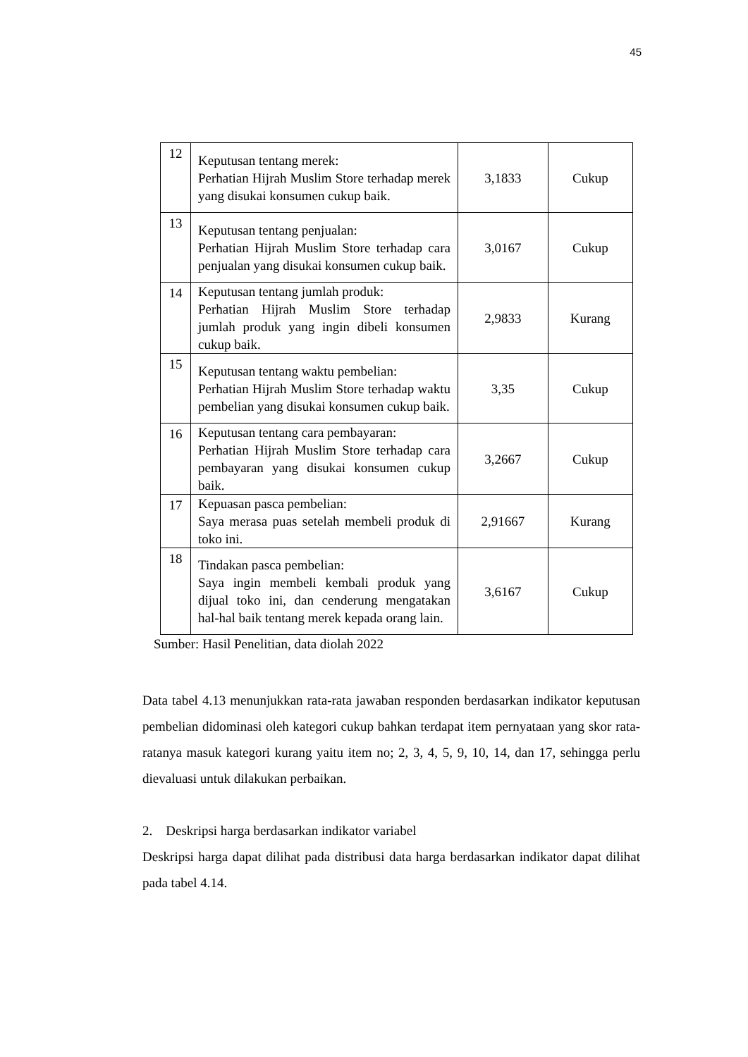45
| 12 | Keputusan tentang merek: Perhatian Hijrah Muslim Store terhadap merek yang disukai konsumen cukup baik. | 3,1833 | Cukup |
| 13 | Keputusan tentang penjualan: Perhatian Hijrah Muslim Store terhadap cara penjualan yang disukai konsumen cukup baik. | 3,0167 | Cukup |
| 14 | Keputusan tentang jumlah produk: Perhatian Hijrah Muslim Store terhadap jumlah produk yang ingin dibeli konsumen cukup baik. | 2,9833 | Kurang |
| 15 | Keputusan tentang waktu pembelian: Perhatian Hijrah Muslim Store terhadap waktu pembelian yang disukai konsumen cukup baik. | 3,35 | Cukup |
| 16 | Keputusan tentang cara pembayaran: Perhatian Hijrah Muslim Store terhadap cara pembayaran yang disukai konsumen cukup baik. | 3,2667 | Cukup |
| 17 | Kepuasan pasca pembelian: Saya merasa puas setelah membeli produk di toko ini. | 2,91667 | Kurang |
| 18 | Tindakan pasca pembelian: Saya ingin membeli kembali produk yang dijual toko ini, dan cenderung mengatakan hal-hal baik tentang merek kepada orang lain. | 3,6167 | Cukup |
Sumber: Hasil Penelitian, data diolah 2022
Data tabel 4.13 menunjukkan rata-rata jawaban responden berdasarkan indikator keputusan pembelian didominasi oleh kategori cukup bahkan terdapat item pernyataan yang skor rata-ratanya masuk kategori kurang yaitu item no; 2, 3, 4, 5, 9, 10, 14, dan 17, sehingga perlu dievaluasi untuk dilakukan perbaikan.
2. Deskripsi harga berdasarkan indikator variabel
Deskripsi harga dapat dilihat pada distribusi data harga berdasarkan indikator dapat dilihat pada tabel 4.14.